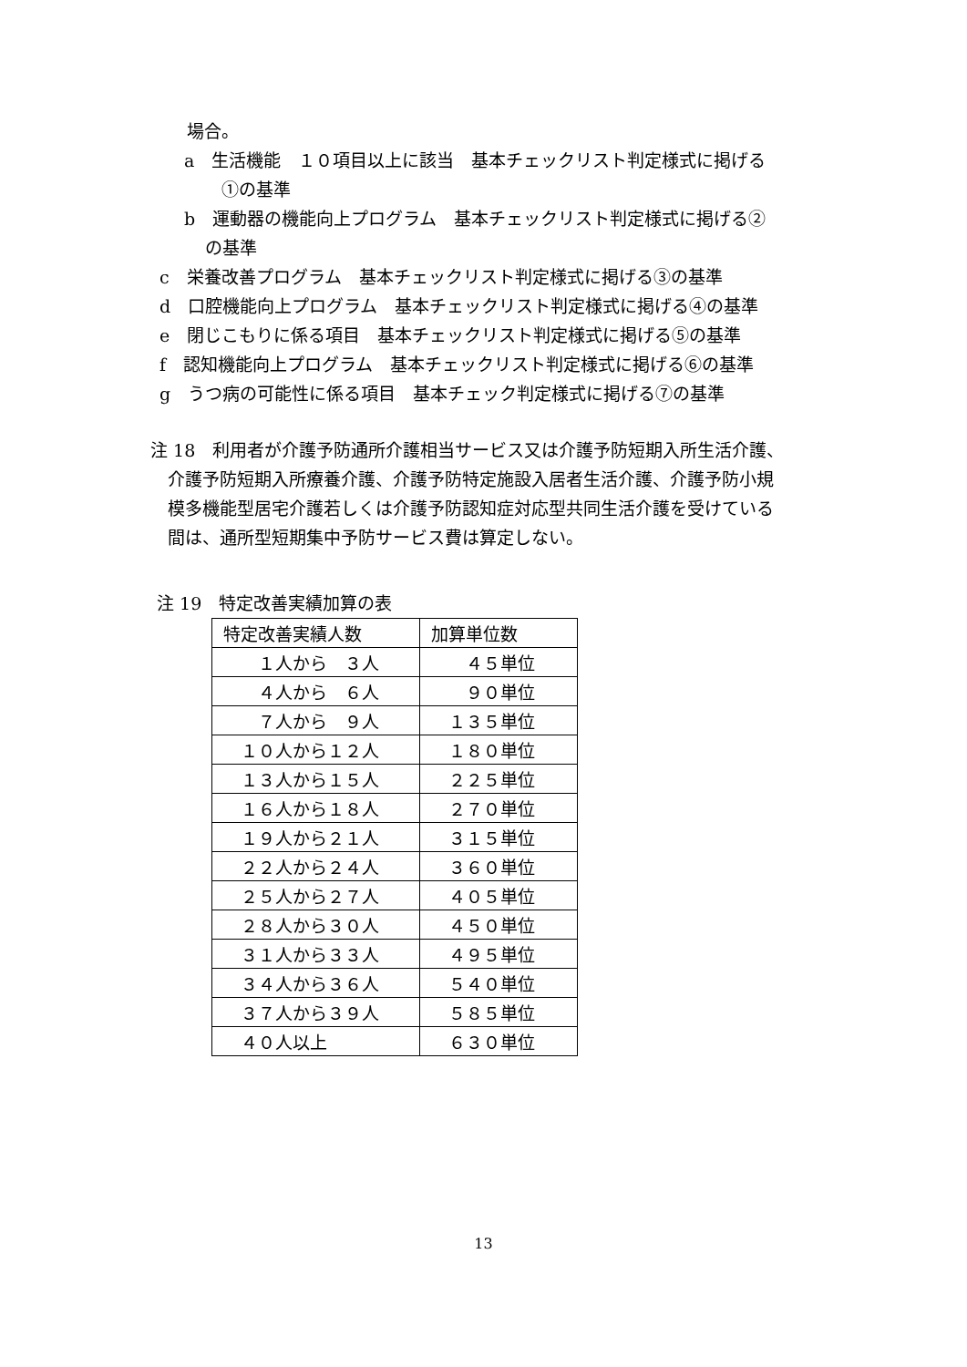場合。
a　生活機能　１０項目以上に該当　基本チェックリスト判定様式に掲げる
①の基準
b　運動器の機能向上プログラム　基本チェックリスト判定様式に掲げる②
の基準
c　栄養改善プログラム　基本チェックリスト判定様式に掲げる③の基準
d　口腔機能向上プログラム　基本チェックリスト判定様式に掲げる④の基準
e　閉じこもりに係る項目　基本チェックリスト判定様式に掲げる⑤の基準
f　認知機能向上プログラム　基本チェックリスト判定様式に掲げる⑥の基準
g　うつ病の可能性に係る項目　基本チェック判定様式に掲げる⑦の基準
注 18　利用者が介護予防通所介護相当サービス又は介護予防短期入所生活介護、
　介護予防短期入所療養介護、介護予防特定施設入居者生活介護、介護予防小規
　模多機能型居宅介護若しくは介護予防認知症対応型共同生活介護を受けている
　間は、通所型短期集中予防サービス費は算定しない。
注 19　特定改善実績加算の表
| 特定改善実績人数 | 加算単位数 |
| １人から ３人 | ４５単位 |
| ４人から ６人 | ９０単位 |
| ７人から ９人 | １３５単位 |
| １０人から１２人 | １８０単位 |
| １３人から１５人 | ２２５単位 |
| １６人から１８人 | ２７０単位 |
| １９人から２１人 | ３１５単位 |
| ２２人から２４人 | ３６０単位 |
| ２５人から２７人 | ４０５単位 |
| ２８人から３０人 | ４５０単位 |
| ３１人から３３人 | ４９５単位 |
| ３４人から３６人 | ５４０単位 |
| ３７人から３９人 | ５８５単位 |
| ４０人以上 | ６３０単位 |
13